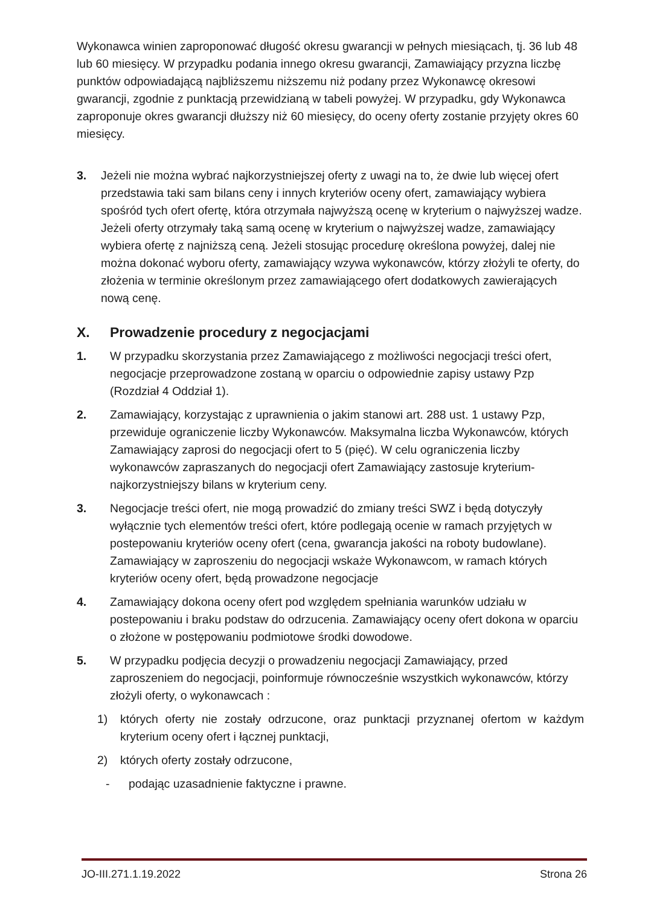Wykonawca winien zaproponować długość okresu gwarancji w pełnych miesiącach, tj. 36 lub 48 lub 60 miesięcy. W przypadku podania innego okresu gwarancji, Zamawiający przyzna liczbę punktów odpowiadającą najbliższemu niższemu niż podany przez Wykonawcę okresowi gwarancji, zgodnie z punktacją przewidzianą w tabeli powyżej. W przypadku, gdy Wykonawca zaproponuje okres gwarancji dłuższy niż 60 miesięcy, do oceny oferty zostanie przyjęty okres 60 miesięcy.
3. Jeżeli nie można wybrać najkorzystniejszej oferty z uwagi na to, że dwie lub więcej ofert przedstawia taki sam bilans ceny i innych kryteriów oceny ofert, zamawiający wybiera spośród tych ofert ofertę, która otrzymała najwyższą ocenę w kryterium o najwyższej wadze. Jeżeli oferty otrzymały taką samą ocenę w kryterium o najwyższej wadze, zamawiający wybiera ofertę z najniższą ceną. Jeżeli stosując procedurę określona powyżej, dalej nie można dokonać wyboru oferty, zamawiający wzywa wykonawców, którzy złożyli te oferty, do złożenia w terminie określonym przez zamawiającego ofert dodatkowych zawierających nową cenę.
X. Prowadzenie procedury z negocjacjami
1. W przypadku skorzystania przez Zamawiającego z możliwości negocjacji treści ofert, negocjacje przeprowadzone zostaną w oparciu o odpowiednie zapisy ustawy Pzp (Rozdział 4 Oddział 1).
2. Zamawiający, korzystając z uprawnienia o jakim stanowi art. 288 ust. 1 ustawy Pzp, przewiduje ograniczenie liczby Wykonawców. Maksymalna liczba Wykonawców, których Zamawiający zaprosi do negocjacji ofert to 5 (pięć). W celu ograniczenia liczby wykonawców zapraszanych do negocjacji ofert Zamawiający zastosuje kryterium- najkorzystniejszy bilans w kryterium ceny.
3. Negocjacje treści ofert, nie mogą prowadzić do zmiany treści SWZ i będą dotyczyły wyłącznie tych elementów treści ofert, które podlegają ocenie w ramach przyjętych w postepowaniu kryteriów oceny ofert (cena, gwarancja jakości na roboty budowlane). Zamawiający w zaproszeniu do negocjacji wskaże Wykonawcom, w ramach których kryteriów oceny ofert, będą prowadzone negocjacje
4. Zamawiający dokona oceny ofert pod względem spełniania warunków udziału w postepowaniu i braku podstaw do odrzucenia. Zamawiający oceny ofert dokona w oparciu o złożone w postępowaniu podmiotowe środki dowodowe.
5. W przypadku podjęcia decyzji o prowadzeniu negocjacji Zamawiający, przed zaproszeniem do negocjacji, poinformuje równocześnie wszystkich wykonawców, którzy złożyli oferty, o wykonawcach :
1) których oferty nie zostały odrzucone, oraz punktacji przyznanej ofertom w każdym kryterium oceny ofert i łącznej punktacji,
2) których oferty zostały odrzucone,
- podając uzasadnienie faktyczne i prawne.
JO-III.271.1.19.2022 Strona 26